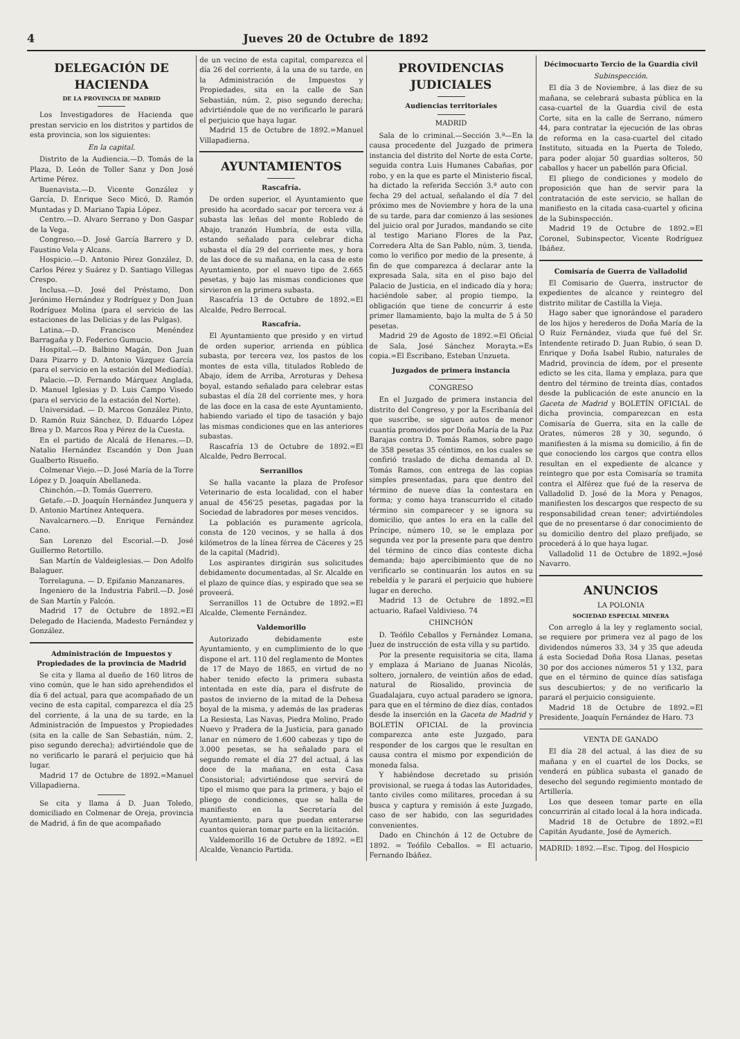4 Jueves 20 de Octubre de 1892
DELEGACIÓN DE HACIENDA
DE LA PROVINCIA DE MADRID
Los Investigadores de Hacienda que prestan servicio en los distritos y partidos de esta provincia, son los siguientes:
En la capital.
Distrito de la Audiencia.—D. Tomás de la Plaza, D. León de Toller Sanz y Don José Artime Pérez.
Buenavista.—D. Vicente González y García, D. Enrique Seco Micó, D. Ramón Muntadas y D. Mariano Tapia López.
Centro.—D. Alvaro Serrano y Don Gaspar de la Vega.
Congreso.—D. José García Barrero y D. Faustino Vela y Alcans.
Hospicio.—D. Antonio Pérez González, D. Carlos Pérez y Suárez y D. Santiago Villegas Crespo.
Inclusa.—D. José del Préstamo, Don Jerónimo Hernández y Rodríguez y Don Juan Rodríguez Molina (para el servicio de las estaciones de las Delicias y de las Pulgas).
Latina.—D. Francisco Menéndez Barragaña y D. Federico Gumucio.
Hospital.—D. Balbino Magán, Don Juan Daza Pizarro y D. Antonio Vázquez García (para el servicio en la estación del Mediodía).
Palacio.—D. Fernando Márquez Anglada, D. Manuel Iglesias y D. Luis Campo Visedo (para el servicio de la estación del Norte).
Universidad. — D. Marcos González Pinto, D. Ramón Ruiz Sánchez, D. Eduardo López Brea y D. Marcos Roa y Pérez de la Cuesta.
En el partido de Alcalá de Henares.—D. Natalio Hernández Escandón y Don Juan Gualberto Risueño.
Colmenar Viejo.—D. José María de la Torre López y D. Joaquín Abellaneda.
Chinchón.—D. Tomás Guerrero.
Getafe.—D. Joaquín Hernández Junquera y D. Antonio Martínez Antequera.
Navalcarnero.—D. Enrique Fernández Cano.
San Lorenzo del Escorial.—D. José Guillermo Retortillo.
San Martín de Valdeiglesias.— Don Adolfo Balaguer.
Torrelaguna. — D. Epifanio Manzanares.
Ingeniero de la Industria Fabril.—D. José de San Martín y Falcón.
Madrid 17 de Octubre de 1892.=El Delegado de Hacienda, Madesto Fernández y González.
Administración de Impuestos y Propiedades de la provincia de Madrid
Se cita y llama al dueño de 160 litros de vino común, que le han sido aprehendidos el día 6 del actual, para que acompañado de un vecino de esta capital, comparezca el día 25 del corriente, á la una de su tarde, en la Administración de Impuestos y Propiedades (sita en la calle de San Sebastián, núm. 2, piso segundo derecha); advirtiéndole que de no verificarlo le parará el perjuicio que há lugar.
Madrid 17 de Octubre de 1892.=Manuel Villapadierna.
Se cita y llama á D. Juan Toledo, domiciliado en Colmenar de Oreja, provincia de Madrid, á fin de que acompañado
de un vecino de esta capital, comparezca el día 26 del corriente, á la una de su tarde, en la Administración de Impuestos y Propiedades, sita en la calle de San Sebastián, núm. 2, piso segundo derecha; advirtiéndole que de no verificarlo le parará el perjuicio que haya lugar.
Madrid 15 de Octubre de 1892.=Manuel Villapadierna.
AYUNTAMIENTOS
Rascafría.
De orden superior, el Ayuntamiento que presido ha acordado sacar por tercera vez á subasta las leñas del monte Robledo de Abajo, tranzón Humbría, de esta villa, estando señalado para celebrar dicha subasta el día 29 del corriente mes, y hora de las doce de su mañana, en la casa de este Ayuntamiento, por el nuevo tipo de 2.665 pesetas, y bajo las mismas condiciones que sirvieron en la primera subasta.
Rascafría 13 de Octubre de 1892.=El Alcalde, Pedro Berrocal.
Rascafría.
El Ayuntamiento que presido y en virtud de orden superior, arrienda en pública subasta, por tercera vez, los pastos de los montes de esta villa, titulados Robledo de Abajo, ídem de Arriba, Arroturas y Dehesa boyal, estando señalado para celebrar estas subastas el día 28 del corriente mes, y hora de las doce en la casa de este Ayuntamiento, habiendo variado el tipo de tasación y bajo las mismas condiciones que en las anteriores subastas.
Rascafría 13 de Octubre de 1892.=El Alcalde, Pedro Berrocal.
Serranillos
Se halla vacante la plaza de Profesor Veterinario de esta localidad, con el haber anual de 456'25 pesetas, pagadas por la Sociedad de labradores por meses vencidos.
La población es puramente agrícola, consta de 120 vecinos, y se halla á dos kilómetros de la línea férrea de Cáceres y 25 de la capital (Madrid).
Los aspirantes dirigirán sus solicitudes debidamente documentadas, al Sr. Alcalde en el plazo de quince días, y espirado que sea se proveerá.
Serranillos 11 de Octubre de 1892.=El Alcalde, Clemente Fernández.
Valdemorillo
Autorizado debidamente este Ayuntamiento, y en cumplimiento de lo que dispone el art. 110 del reglamento de Montes de 17 de Mayo de 1865, en virtud de no haber tenido efecto la primera subasta intentada en este día, para el disfrute de pastos de invierno de la mitad de la Dehesa boyal de la misma, y además de las praderas La Resiesta, Las Navas, Piedra Molino, Prado Nuevo y Pradera de la Justicia, para ganado lanar en número de 1.600 cabezas y tipo de 3.000 pesetas, se ha señalado para el segundo remate el día 27 del actual, á las doce de la mañana, en esta Casa Consistorial; advirtiéndose que servirá de tipo el mismo que para la primera, y bajo el pliego de condiciones, que se halla de manifiesto en la Secretaría del Ayuntamiento, para que puedan enterarse cuantos quieran tomar parte en la licitación.
Valdemorillo 16 de Octubre de 1892. =El Alcalde, Venancio Partida.
PROVIDENCIAS JUDICIALES
Audiencias territoriales
MADRID
Sala de lo criminal.—Sección 3.ª—En la causa procedente del Juzgado de primera instancia del distrito del Norte de esta Corte, seguida contra Luis Humanes Cabañas, por robo, y en la que es parte el Ministerio fiscal, ha dictado la referida Sección 3.ª auto con fecha 29 del actual, señalando el día 7 del próximo mes de Noviembre y hora de la una de su tarde, para dar comienzo á las sesiones del juicio oral por Jurados, mandando se cite al testigo Mariano Flores de la Paz, Corredera Alta de San Pablo, núm. 3, tienda, como lo verifico por medio de la presente, á fin de que comparezca á declarar ante la expresada Sala, sita en el piso bajo del Palacio de Justicia, en el indicado día y hora; haciéndole saber, al propio tiempo, la obligación que tiene de concurrir á este primer llamamiento, bajo la multa de 5 á 50 pesetas.
Madrid 29 de Agosto de 1892.=El Oficial de Sala, José Sánchez Morayta.=Es copia.=El Escribano, Esteban Unzueta.
Juzgados de primera instancia
CONGRESO
En el Juzgado de primera instancia del distrito del Congreso, y por la Escribanía del que suscribe, se siguen autos de menor cuantía promovidos por Doña María de la Paz Barajas contra D. Tomás Ramos, sobre pago de 358 pesetas 35 céntimos, en los cuales se confirió traslado de dicha demanda al D. Tomás Ramos, con entrega de las copias simples presentadas, para que dentro del término de nueve días la contestara en forma; y como haya transcurrido el citado término sin comparecer y se ignora su domicilio, que antes lo era en la calle del Príncipe, número 10, se le emplaza por segunda vez por la presente para que dentro del término de cinco días conteste dicha demanda; bajo apercibimiento que de no verificarlo se continuarán los autos en su rebeldía y le parará el perjuicio que hubiere lugar en derecho.
Madrid 13 de Octubre de 1892.=El actuario, Rafael Valdivieso. 74
CHINCHÓN
D. Teófilo Ceballos y Fernández Lomana, Juez de instrucción de esta villa y su partido.
Por la presente requisitoria se cita, llama y emplaza á Mariano de Juanas Nicolás, soltero, jornalero, de veintiún años de edad, natural de Riosalido, provincia de Guadalajara, cuyo actual paradero se ignora, para que en el término de diez días, contados desde la inserción en la Gaceta de Madrid y BOLETÍN OFICIAL de la provincia comparezca ante este Juzgado, para responder de los cargos que le resultan en causa contra el mismo por expendición de moneda falsa.
Y habiéndose decretado su prisión provisional, se ruega á todas las Autoridades, tanto civiles como militares, procedan á su busca y captura y remisión á este Juzgado, caso de ser habido, con las seguridades convenientes.
Dado en Chinchón á 12 de Octubre de 1892. = Teófilo Ceballos. = El actuario, Fernando Ibáñez.
Décimocuarto Tercio de la Guardia civil
Subinspección.
El día 3 de Noviembre, á las diez de su mañana, se celebrará subasta pública en la casa-cuartel de la Guardia civil de esta Corte, sita en la calle de Serrano, número 44, para contratar la ejecución de las obras de reforma en la casa-cuartel del citado Instituto, situada en la Puerta de Toledo, para poder alojar 50 guardias solteros, 50 caballos y hacer un pabellón para Oficial.
El pliego de condiciones y modelo de proposición que han de servir para la contratación de este servicio, se hallan de manifiesto en la citada casa-cuartel y oficina de la Subinspección.
Madrid 19 de Octubre de 1892.=El Coronel, Subinspector, Vicente Rodríguez Ibáñez.
Comisaría de Guerra de Valladolid
El Comisario de Guerra, instructor de expedientes de alcance y reintegro del distrito militar de Castilla la Vieja.
Hago saber que ignorándose el paradero de los hijos y herederos de Doña María de la O Ruiz Fernández, viuda que fué del Sr. Intendente retirado D. Juan Rubio, ó sean D. Enrique y Doña Isabel Rubio, naturales de Madrid, provincia de ídem, por el presente edicto se les cita, llama y emplaza, para que dentro del término de treinta días, contados desde la publicación de este anuncio en la Gaceta de Madrid y BOLETÍN OFICIAL de dicha provincia, comparezcan en esta Comisaría de Guerra, sita en la calle de Orates, números 28 y 30, segundo, ó manifiesten á la misma su domicilio, á fin de que conociendo los cargos que contra ellos resultan en el expediente de alcance y reintegro que por esta Comisaría se tramita contra el Alférez que fué de la reserva de Valladolid D. José de la Mora y Penagos, manifiesten los descargos que respecto de su responsabilidad crean tener; advirtiéndoles que de no presentarse ó dar conocimiento de su domicilio dentro del plazo prefijado, se procederá á lo que haya lugar.
Valladolid 11 de Octubre de 1892.=José Navarro.
ANUNCIOS
LA POLONIA
SOCIEDAD ESPECIAL MINERA
Con arreglo á la ley y reglamento social, se requiere por primera vez al pago de los dividendos números 33, 34 y 35 que adeuda á esta Sociedad Doña Rosa Llanas, pesetas 30 por dos acciones números 51 y 132, para que en el término de quince días satisfaga sus descubiertos; y de no verificarlo la parará el perjuicio consiguiente.
Madrid 18 de Octubre de 1892.=El Presidente, Joaquín Fernández de Haro. 73
VENTA DE GANADO
El día 28 del actual, á las diez de su mañana y en el cuartel de los Docks, se venderá en pública subasta el ganado de desecho del segundo regimiento montado de Artillería.
Los que deseen tomar parte en ella concurrirán al citado local á la hora indicada.
Madrid 18 de Octubre de 1892.=El Capitán Ayudante, José de Aymerich.
MADRID: 1892.—Esc. Tipog. del Hospicio